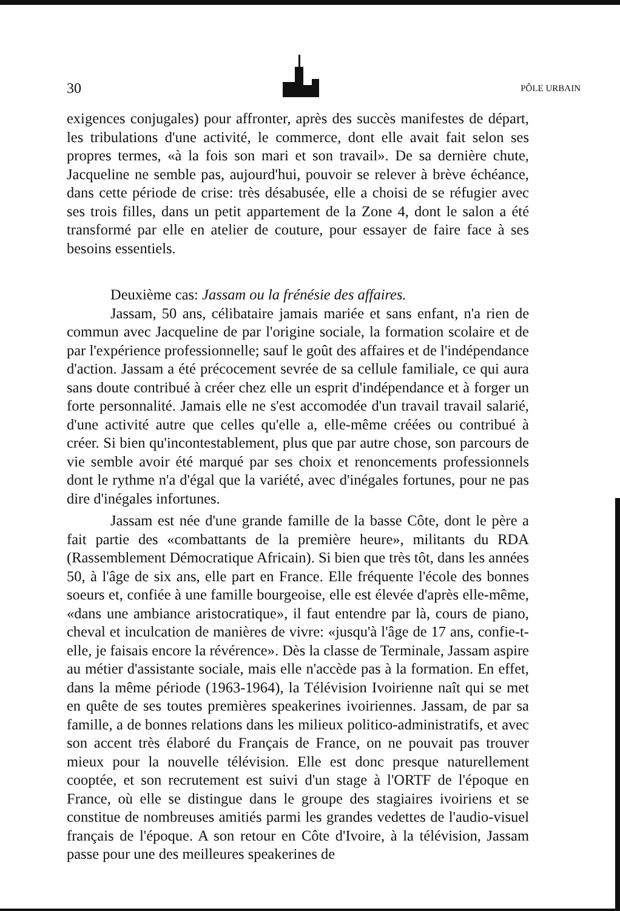30 PÔLE URBAIN
exigences conjugales) pour affronter, après des succès manifestes de départ, les tribulations d'une activité, le commerce, dont elle avait fait selon ses propres termes, «à la fois son mari et son travail». De sa dernière chute, Jacqueline ne semble pas, aujourd'hui, pouvoir se relever à brève échéance, dans cette période de crise: très désabusée, elle a choisi de se réfugier avec ses trois filles, dans un petit appartement de la Zone 4, dont le salon a été transformé par elle en atelier de couture, pour essayer de faire face à ses besoins essentiels.
Deuxième cas: Jassam ou la frénésie des affaires.
Jassam, 50 ans, célibataire jamais mariée et sans enfant, n'a rien de commun avec Jacqueline de par l'origine sociale, la formation scolaire et de par l'expérience professionnelle; sauf le goût des affaires et de l'indépendance d'action. Jassam a été précocement sevrée de sa cellule familiale, ce qui aura sans doute contribué à créer chez elle un esprit d'indépendance et à forger un forte personnalité. Jamais elle ne s'est accomodée d'un travail travail salarié, d'une activité autre que celles qu'elle a, elle-même créées ou contribué à créer. Si bien qu'incontestablement, plus que par autre chose, son parcours de vie semble avoir été marqué par ses choix et renoncements professionnels dont le rythme n'a d'égal que la variété, avec d'inégales fortunes, pour ne pas dire d'inégales infortunes.
Jassam est née d'une grande famille de la basse Côte, dont le père a fait partie des «combattants de la première heure», militants du RDA (Rassemblement Démocratique Africain). Si bien que très tôt, dans les années 50, à l'âge de six ans, elle part en France. Elle fréquente l'école des bonnes soeurs et, confiée à une famille bourgeoise, elle est élevée d'après elle-même, «dans une ambiance aristocratique», il faut entendre par là, cours de piano, cheval et inculcation de manières de vivre: «jusqu'à l'âge de 17 ans, confie-t-elle, je faisais encore la révérence». Dès la classe de Terminale, Jassam aspire au métier d'assistante sociale, mais elle n'accède pas à la formation. En effet, dans la même période (1963-1964), la Télévision Ivoirienne naît qui se met en quête de ses toutes premières speakerines ivoiriennes. Jassam, de par sa famille, a de bonnes relations dans les milieux politico-administratifs, et avec son accent très élaboré du Français de France, on ne pouvait pas trouver mieux pour la nouvelle télévision. Elle est donc presque naturellement cooptée, et son recrutement est suivi d'un stage à l'ORTF de l'époque en France, où elle se distingue dans le groupe des stagiaires ivoiriens et se constitue de nombreuses amitiés parmi les grandes vedettes de l'audio-visuel français de l'époque. A son retour en Côte d'Ivoire, à la télévision, Jassam passe pour une des meilleures speakerines de